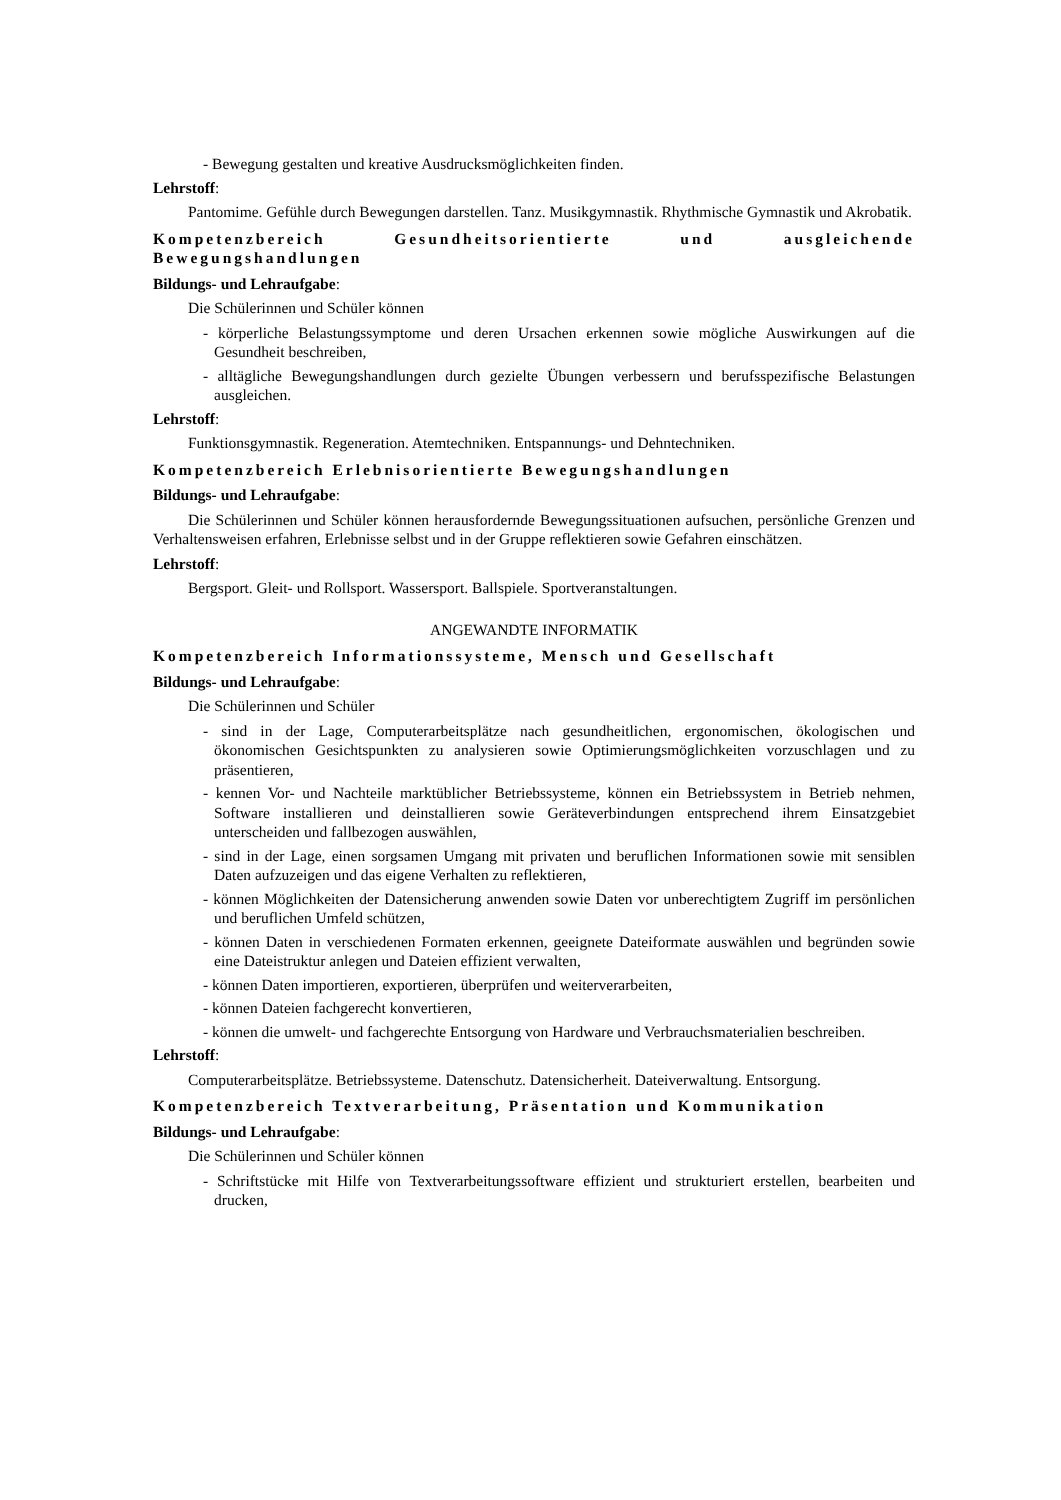- Bewegung gestalten und kreative Ausdrucksmöglichkeiten finden.
Lehrstoff:
Pantomime. Gefühle durch Bewegungen darstellen. Tanz. Musikgymnastik. Rhythmische Gymnastik und Akrobatik.
Kompetenzbereich Gesundheitsorientierte und ausgleichende Bewegungshandlungen
Bildungs- und Lehraufgabe:
Die Schülerinnen und Schüler können
- körperliche Belastungssymptome und deren Ursachen erkennen sowie mögliche Auswirkungen auf die Gesundheit beschreiben,
- alltägliche Bewegungshandlungen durch gezielte Übungen verbessern und berufsspezifische Belastungen ausgleichen.
Lehrstoff:
Funktionsgymnastik. Regeneration. Atemtechniken. Entspannungs- und Dehntechniken.
Kompetenzbereich Erlebnisorientierte Bewegungshandlungen
Bildungs- und Lehraufgabe:
Die Schülerinnen und Schüler können herausfordernde Bewegungssituationen aufsuchen, persönliche Grenzen und Verhaltensweisen erfahren, Erlebnisse selbst und in der Gruppe reflektieren sowie Gefahren einschätzen.
Lehrstoff:
Bergsport. Gleit- und Rollsport. Wassersport. Ballspiele. Sportveranstaltungen.
ANGEWANDTE INFORMATIK
Kompetenzbereich Informationssysteme, Mensch und Gesellschaft
Bildungs- und Lehraufgabe:
Die Schülerinnen und Schüler
- sind in der Lage, Computerarbeitsplätze nach gesundheitlichen, ergonomischen, ökologischen und ökonomischen Gesichtspunkten zu analysieren sowie Optimierungsmöglichkeiten vorzuschlagen und zu präsentieren,
- kennen Vor- und Nachteile marktüblicher Betriebssysteme, können ein Betriebssystem in Betrieb nehmen, Software installieren und deinstallieren sowie Geräteverbindungen entsprechend ihrem Einsatzgebiet unterscheiden und fallbezogen auswählen,
- sind in der Lage, einen sorgsamen Umgang mit privaten und beruflichen Informationen sowie mit sensiblen Daten aufzuzeigen und das eigene Verhalten zu reflektieren,
- können Möglichkeiten der Datensicherung anwenden sowie Daten vor unberechtigtem Zugriff im persönlichen und beruflichen Umfeld schützen,
- können Daten in verschiedenen Formaten erkennen, geeignete Dateiformate auswählen und begründen sowie eine Dateistruktur anlegen und Dateien effizient verwalten,
- können Daten importieren, exportieren, überprüfen und weiterverarbeiten,
- können Dateien fachgerecht konvertieren,
- können die umwelt- und fachgerechte Entsorgung von Hardware und Verbrauchsmaterialien beschreiben.
Lehrstoff:
Computerarbeitsplätze. Betriebssysteme. Datenschutz. Datensicherheit. Dateiverwaltung. Entsorgung.
Kompetenzbereich Textverarbeitung, Präsentation und Kommunikation
Bildungs- und Lehraufgabe:
Die Schülerinnen und Schüler können
- Schriftstücke mit Hilfe von Textverarbeitungssoftware effizient und strukturiert erstellen, bearbeiten und drucken,